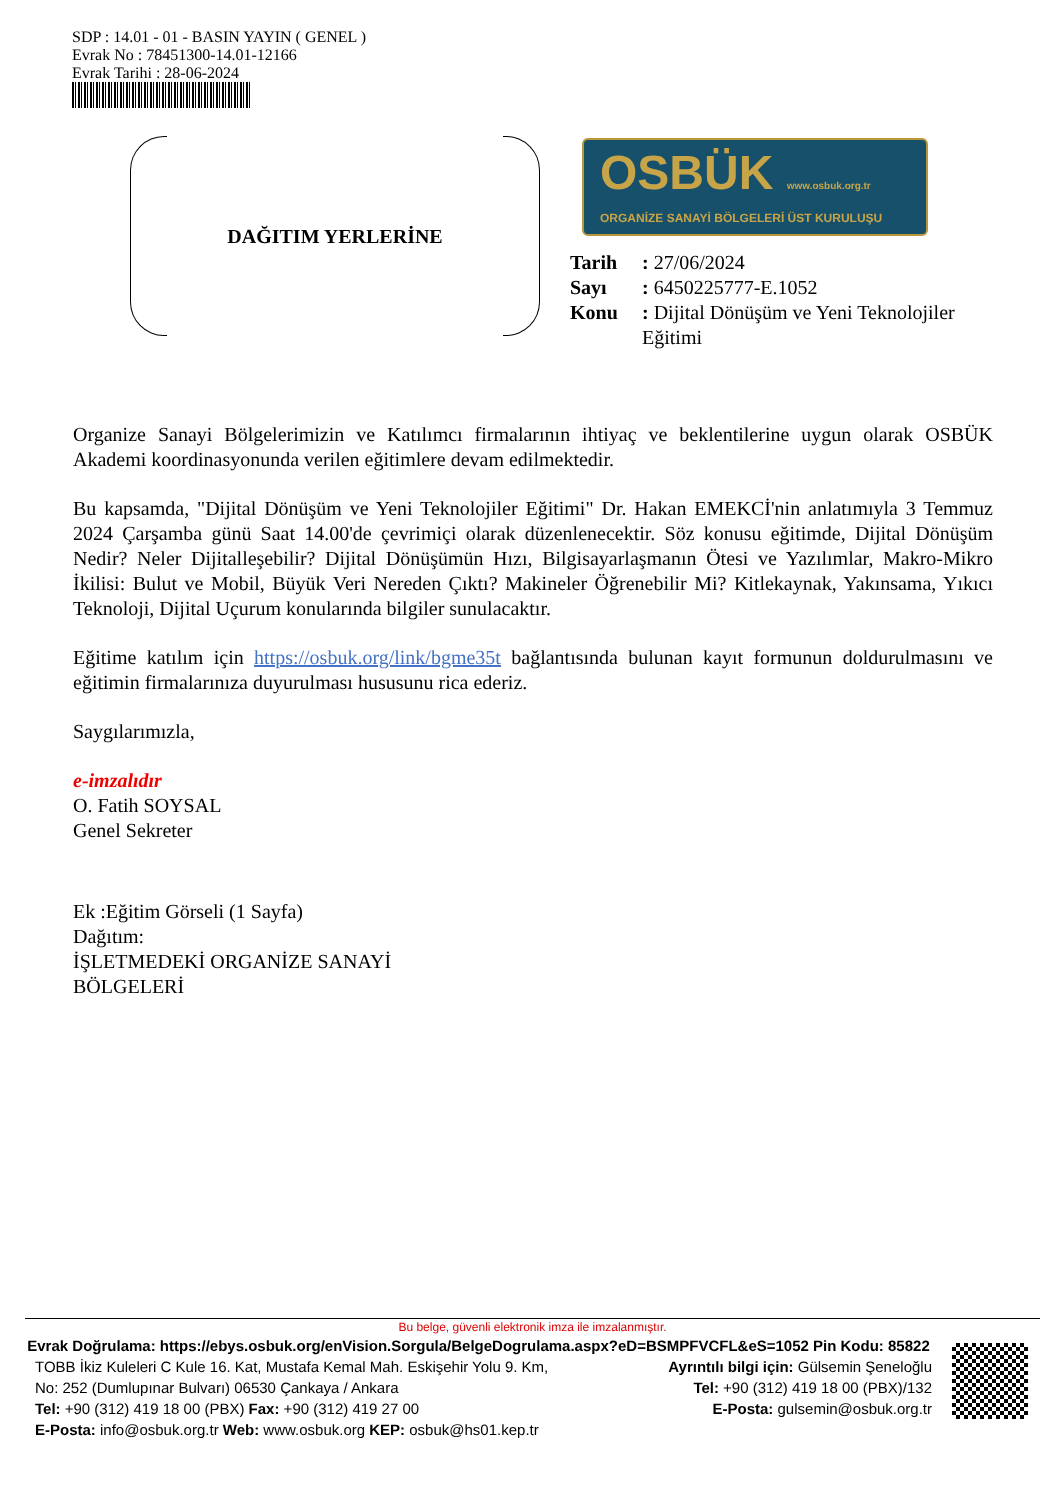SDP : 14.01 - 01 - BASIN YAYIN ( GENEL )
Evrak No : 78451300-14.01-12166
Evrak Tarihi : 28-06-2024
DAĞITIM YERLERİNE
OSBÜK www.osbuk.org.tr
ORGANİZE SANAYİ BÖLGELERİ ÜST KURULUŞU
| Tarih | : 27/06/2024 |
| Sayı | : 6450225777-E.1052 |
| Konu | : Dijital Dönüşüm ve Yeni Teknolojiler Eğitimi |
Organize Sanayi Bölgelerimizin ve Katılımcı firmalarının ihtiyaç ve beklentilerine uygun olarak OSBÜK Akademi koordinasyonunda verilen eğitimlere devam edilmektedir.
Bu kapsamda, "Dijital Dönüşüm ve Yeni Teknolojiler Eğitimi" Dr. Hakan EMEKCİ'nin anlatımıyla 3 Temmuz 2024 Çarşamba günü Saat 14.00'de çevrimiçi olarak düzenlenecektir. Söz konusu eğitimde, Dijital Dönüşüm Nedir? Neler Dijitalleşebilir? Dijital Dönüşümün Hızı, Bilgisayarlaşmanın Ötesi ve Yazılımlar, Makro-Mikro İkilisi: Bulut ve Mobil, Büyük Veri Nereden Çıktı? Makineler Öğrenebilir Mi? Kitlekaynak, Yakınsama, Yıkıcı Teknoloji, Dijital Uçurum konularında bilgiler sunulacaktır.
Eğitime katılım için https://osbuk.org/link/bgme35t bağlantısında bulunan kayıt formunun doldurulmasını ve eğitimin firmalarınıza duyurulması hususunu rica ederiz.
Saygılarımızla,
e-imzalıdır
O. Fatih SOYSAL
Genel Sekreter
Ek :Eğitim Görseli (1 Sayfa)
Dağıtım:
İŞLETMEDEKİ ORGANİZE SANAYİ
BÖLGELERİ
Bu belge, güvenli elektronik imza ile imzalanmıştır.
Evrak Doğrulama: https://ebys.osbuk.org/enVision.Sorgula/BelgeDogrulama.aspx?eD=BSMPFVCFL&eS=1052 Pin Kodu: 85822
TOBB İkiz Kuleleri C Kule 16. Kat, Mustafa Kemal Mah. Eskişehir Yolu 9. Km,
No: 252 (Dumlupınar Bulvarı) 06530 Çankaya / Ankara
Tel: +90 (312) 419 18 00 (PBX) Fax: +90 (312) 419 27 00
E-Posta: info@osbuk.org.tr Web: www.osbuk.org KEP: osbuk@hs01.kep.tr
Ayrıntılı bilgi için: Gülsemin Şeneloğlu
Tel: +90 (312) 419 18 00 (PBX)/132
E-Posta: gulsemin@osbuk.org.tr